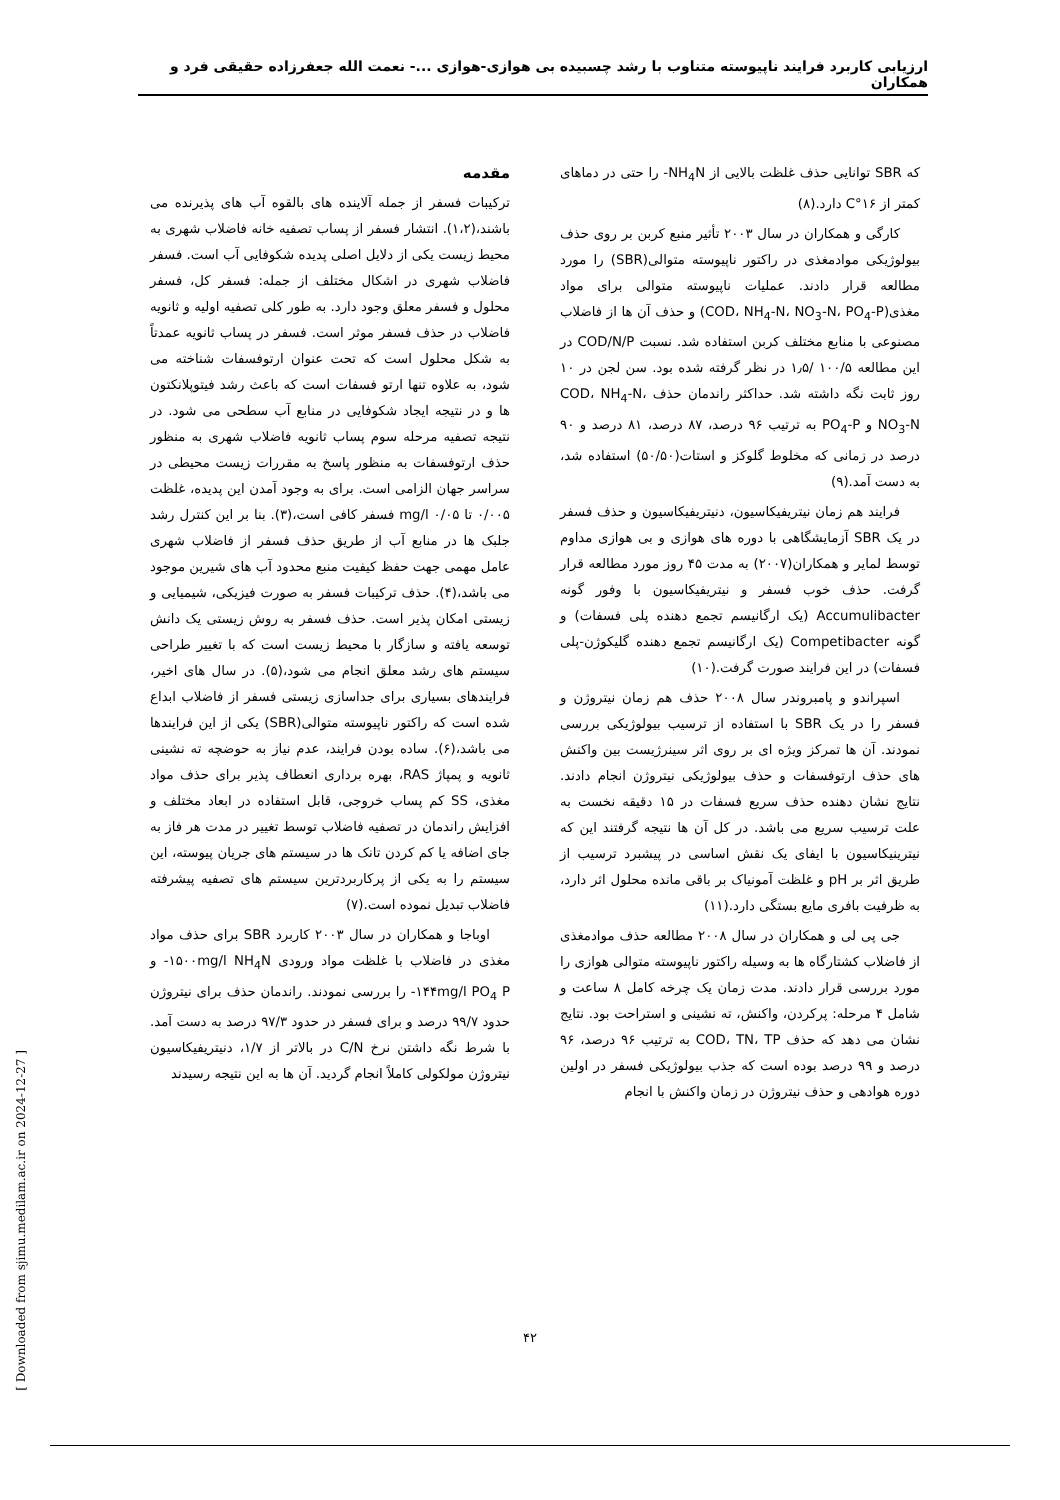ارزیابی کاربرد فرایند ناپیوسته متناوب با رشد چسبیده بی هوازی-هوازی ...- نعمت الله جعفرزاده حقیقی فرد و همکاران
مقدمه
ترکیبات فسفر از جمله آلاینده های بالقوه آب های پذیرنده می باشند،(۱،۲). انتشار فسفر از پساب تصفیه خانه فاضلاب شهری به محیط زیست یکی از دلایل اصلی پدیده شکوفایی آب است. فسفر فاضلاب شهری در اشکال مختلف از جمله: فسفر کل، فسفر محلول و فسفر معلق وجود دارد. به طور کلی تصفیه اولیه و ثانویه فاضلاب در حذف فسفر موثر است. فسفر در پساب ثانویه عمدتاً به شکل محلول است که تحت عنوان ارتوفسفات شناخته می شود، به علاوه تنها ارتو فسفات است که باعث رشد فیتوپلانکتون ها و در نتیجه ایجاد شکوفایی در منابع آب سطحی می شود. در نتیجه تصفیه مرحله سوم پساب ثانویه فاضلاب شهری به منظور حذف ارتوفسفات به منظور پاسخ به مقررات زیست محیطی در سراسر جهان الزامی است. برای به وجود آمدن این پدیده، غلظت ۰/۰۰۵ تا mg/l ۰/۰۵ فسفر کافی است،(۳). بنا بر این کنترل رشد جلبک ها در منابع آب از طریق حذف فسفر از فاضلاب شهری عامل مهمی جهت حفظ کیفیت منبع محدود آب های شیرین موجود می باشد،(۴). حذف ترکیبات فسفر به صورت فیزیکی، شیمیایی و زیستی امکان پذیر است. حذف فسفر به روش زیستی یک دانش توسعه یافته و سازگار با محیط زیست است که با تغییر طراحی سیستم های رشد معلق انجام می شود،(۵). در سال های اخیر، فرایندهای بسیاری برای جداسازی زیستی فسفر از فاضلاب ابداع شده است که راکتور ناپیوسته متوالی(SBR) یکی از این فرایندها می باشد،(۶). ساده بودن فرایند، عدم نیاز به حوضچه ته نشینی ثانویه و پمپاژ RAS، بهره برداری انعطاف پذیر برای حذف مواد مغذی، SS کم پساب خروجی، قابل استفاده در ابعاد مختلف و افزایش راندمان در تصفیه فاضلاب توسط تغییر در مدت هر فاز به جای اضافه یا کم کردن تانک ها در سیستم های جریان پیوسته، این سیستم را به یکی از پرکاربردترین سیستم های تصفیه پیشرفته فاضلاب تبدیل نموده است.(۷)
اوباجا و همکاران در سال ۲۰۰۳ کاربرد SBR برای حذف مواد مغذی در فاضلاب با غلظت مواد ورودی ۱۵۰۰mg/l NH<sub>4</sub>N- و ۱۴۴mg/l PO<sub>4</sub> P- را بررسی نمودند. راندمان حذف برای نیتروژن حدود ۹۹/۷ درصد و برای فسفر در حدود ۹۷/۳ درصد به دست آمد. با شرط نگه داشتن نرخ C/N در بالاتر از ۱/۷، دنیتریفیکاسیون نیتروژن مولکولی کاملاً انجام گردید. آن ها به این نتیجه رسیدند
که SBR توانایی حذف غلظت بالایی از NH<sub>4</sub>N- را حتی در دماهای کمتر از ۱۶°C دارد.(۸)
کارگی و همکاران در سال ۲۰۰۳ تأثیر منبع کربن بر روی حذف بیولوژیکی موادمغذی در راکتور ناپیوسته متوالی(SBR) را مورد مطالعه قرار دادند. عملیات ناپیوسته متوالی برای مواد مغذی(COD، NH<sub>4</sub>-N، NO<sub>3</sub>-N، PO<sub>4</sub>-P) و حذف آن ها از فاضلاب مصنوعی با منابع مختلف کربن استفاده شد. نسبت COD/N/P در این مطالعه ۱۰۰/۵ /۱٫۵ در نظر گرفته شده بود. سن لجن در ۱۰ روز ثابت نگه داشته شد. حداکثر راندمان حذف COD، NH<sub>4</sub>-N، NO<sub>3</sub>-N و PO<sub>4</sub>-P به ترتیب ۹۶ درصد، ۸۷ درصد، ۸۱ درصد و ۹۰ درصد در زمانی که مخلوط گلوکز و استات(۵۰/۵۰) استفاده شد، به دست آمد.(۹)
فرایند هم زمان نیتریفیکاسیون، دنیتریفیکاسیون و حذف فسفر در یک SBR آزمایشگاهی با دوره های هوازی و بی هوازی مداوم توسط لمایر و همکاران(۲۰۰۷) به مدت ۴۵ روز مورد مطالعه قرار گرفت. حذف خوب فسفر و نیتریفیکاسیون با وفور گونه Accumulibacter (یک ارگانیسم تجمع دهنده پلی فسفات) و گونه Competibacter (یک ارگانیسم تجمع دهنده گلیکوژن-پلی فسفات) در این فرایند صورت گرفت.(۱۰)
اسپراندو و پامبروندر سال ۲۰۰۸ حذف هم زمان نیتروژن و فسفر را در یک SBR با استفاده از ترسیب بیولوژیکی بررسی نمودند. آن ها تمرکز ویژه ای بر روی اثر سینرژیست بین واکنش های حذف ارتوفسفات و حذف بیولوژیکی نیتروژن انجام دادند. نتایج نشان دهنده حذف سریع فسفات در ۱۵ دقیقه نخست به علت ترسیب سریع می باشد. در کل آن ها نتیجه گرفتند این که نیترینیکاسیون با ایفای یک نقش اساسی در پیشبرد ترسیب از طریق اثر بر pH و غلظت آمونیاک بر باقی مانده محلول اثر دارد، به ظرفیت بافری مایع بستگی دارد.(۱۱)
جی پی لی و همکاران در سال ۲۰۰۸ مطالعه حذف موادمغذی از فاضلاب کشتارگاه ها به وسیله راکتور ناپیوسته متوالی هوازی را مورد بررسی قرار دادند. مدت زمان یک چرخه کامل ۸ ساعت و شامل ۴ مرحله: پرکردن، واکنش، ته نشینی و استراحت بود. نتایج نشان می دهد که حذف COD، TN، TP به ترتیب ۹۶ درصد، ۹۶ درصد و ۹۹ درصد بوده است که جذب بیولوژیکی فسفر در اولین دوره هوادهی و حذف نیتروژن در زمان واکنش با انجام
۴۲
[ Downloaded from sjimu.medilam.ac.ir on 2024-12-27 ]